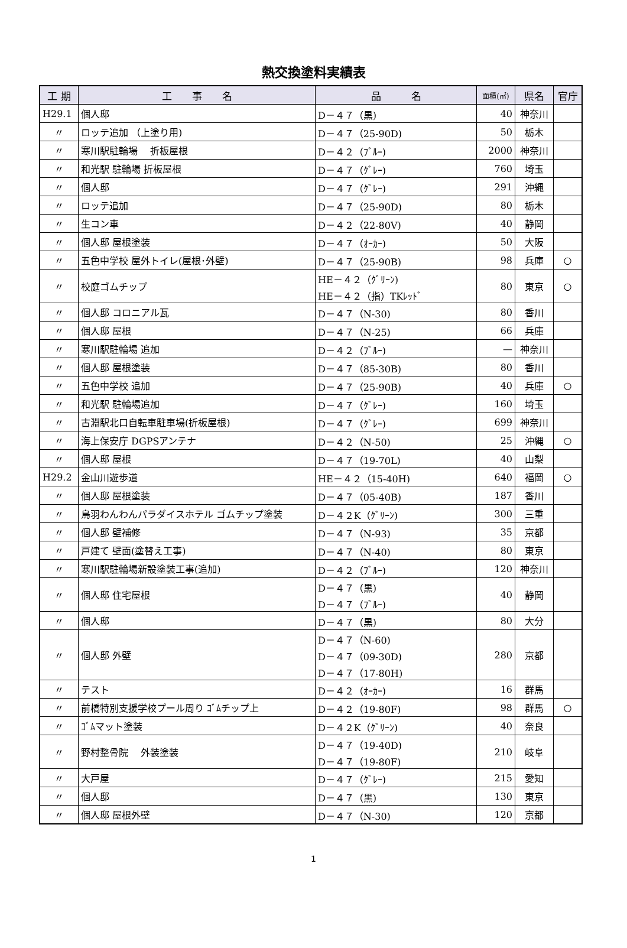熱交換塗料実績表
| 工 期 | 工 事 名 | 品 名 | 面積(㎡) | 県名 | 官庁 |
| --- | --- | --- | --- | --- | --- |
| H29.1 | 個人邸 | D－４７（黒) | 40 | 神奈川 | |
| 〃 | ロッテ追加 （上塗り用) | D－４７（25-90D) | 50 | 栃木 | |
| 〃 | 寒川駅駐輪場 折板屋根 | D－４２（ﾌﾞﾙｰ) | 2000 | 神奈川 | |
| 〃 | 和光駅 駐輪場 折板屋根 | D－４７（ｸﾞﾚｰ) | 760 | 埼玉 | |
| 〃 | 個人邸 | D－４７（ｸﾞﾚｰ) | 291 | 沖縄 | |
| 〃 | ロッテ追加 | D－４７（25-90D) | 80 | 栃木 | |
| 〃 | 生コン車 | D－４２（22-80V) | 40 | 静岡 | |
| 〃 | 個人邸 屋根塗装 | D－４７（ｵｰｶｰ) | 50 | 大阪 | |
| 〃 | 五色中学校 屋外トイレ(屋根･外壁) | D－４７（25-90B) | 98 | 兵庫 | ○ |
| 〃 | 校庭ゴムチップ | HE－４２（ｸﾞﾘｰﾝ) HE－４２（指）TKﾚｯﾄﾞ | 80 | 東京 | ○ |
| 〃 | 個人邸 コロニアル瓦 | D－４７（N-30) | 80 | 香川 | |
| 〃 | 個人邸 屋根 | D－４７（N-25) | 66 | 兵庫 | |
| 〃 | 寒川駅駐輪場 追加 | D－４２（ﾌﾞﾙｰ) | — | 神奈川 | |
| 〃 | 個人邸 屋根塗装 | D－４７（85-30B) | 80 | 香川 | |
| 〃 | 五色中学校 追加 | D－４７（25-90B) | 40 | 兵庫 | ○ |
| 〃 | 和光駅 駐輪場追加 | D－４７（ｸﾞﾚｰ) | 160 | 埼玉 | |
| 〃 | 古淵駅北口自転車駐車場(折板屋根) | D－４７（ｸﾞﾚｰ) | 699 | 神奈川 | |
| 〃 | 海上保安庁 DGPSアンテナ | D－４２（N-50) | 25 | 沖縄 | ○ |
| 〃 | 個人邸 屋根 | D－４７（19-70L) | 40 | 山梨 | |
| H29.2 | 金山川遊歩道 | HE－４２（15-40H) | 640 | 福岡 | ○ |
| 〃 | 個人邸 屋根塗装 | D－４７（05-40B) | 187 | 香川 | |
| 〃 | 鳥羽わんわんパラダイスホテル ゴムチップ塗装 | D－４２K（ｸﾞﾘｰﾝ) | 300 | 三重 | |
| 〃 | 個人邸 壁補修 | D－４７（N-93) | 35 | 京都 | |
| 〃 | 戸建て 壁面(塗替え工事) | D－４７（N-40) | 80 | 東京 | |
| 〃 | 寒川駅駐輪場新設塗装工事(追加) | D－４２（ﾌﾞﾙｰ) | 120 | 神奈川 | |
| 〃 | 個人邸 住宅屋根 | D－４７（黒) D－４７（ﾌﾞﾙｰ) | 40 | 静岡 | |
| 〃 | 個人邸 | D－４７（黒) | 80 | 大分 | |
| 〃 | 個人邸 外壁 | D－４７（N-60) D－４７（09-30D) D－４７（17-80H) | 280 | 京都 | |
| 〃 | テスト | D－４２（ｵｰｶｰ) | 16 | 群馬 | |
| 〃 | 前橋特別支援学校プール周り ｺﾞﾑチップ上 | D－４２（19-80F) | 98 | 群馬 | ○ |
| 〃 | ｺﾞﾑマット塗装 | D－４２K（ｸﾞﾘｰﾝ) | 40 | 奈良 | |
| 〃 | 野村整骨院 外装塗装 | D－４７（19-40D) D－４７（19-80F) | 210 | 岐阜 | |
| 〃 | 大戸屋 | D－４７（ｸﾞﾚｰ) | 215 | 愛知 | |
| 〃 | 個人邸 | D－４７（黒) | 130 | 東京 | |
| 〃 | 個人邸 屋根外壁 | D－４７（N-30) | 120 | 京都 | |
1